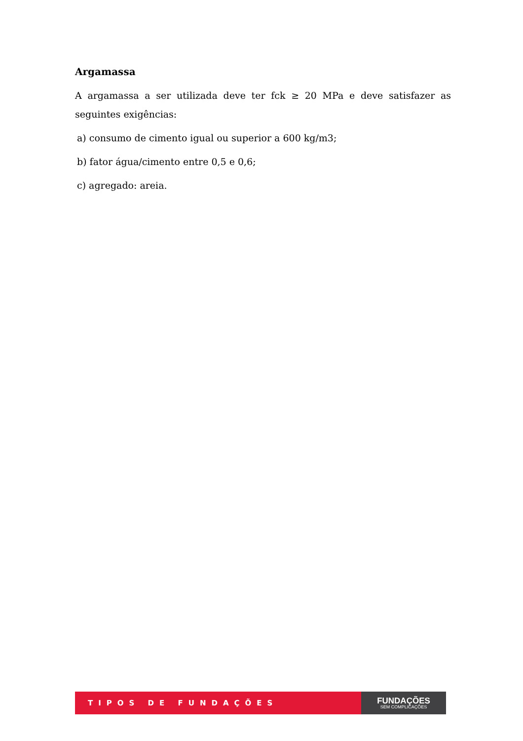Argamassa
A argamassa a ser utilizada deve ter fck ≥ 20 MPa e deve satisfazer as seguintes exigências:
a) consumo de cimento igual ou superior a 600 kg/m3;
b) fator água/cimento entre 0,5 e 0,6;
c) agregado: areia.
TIPOS DE FUNDAÇÕES
FUNDAÇÕES
SEM COMPLICAÇÕES